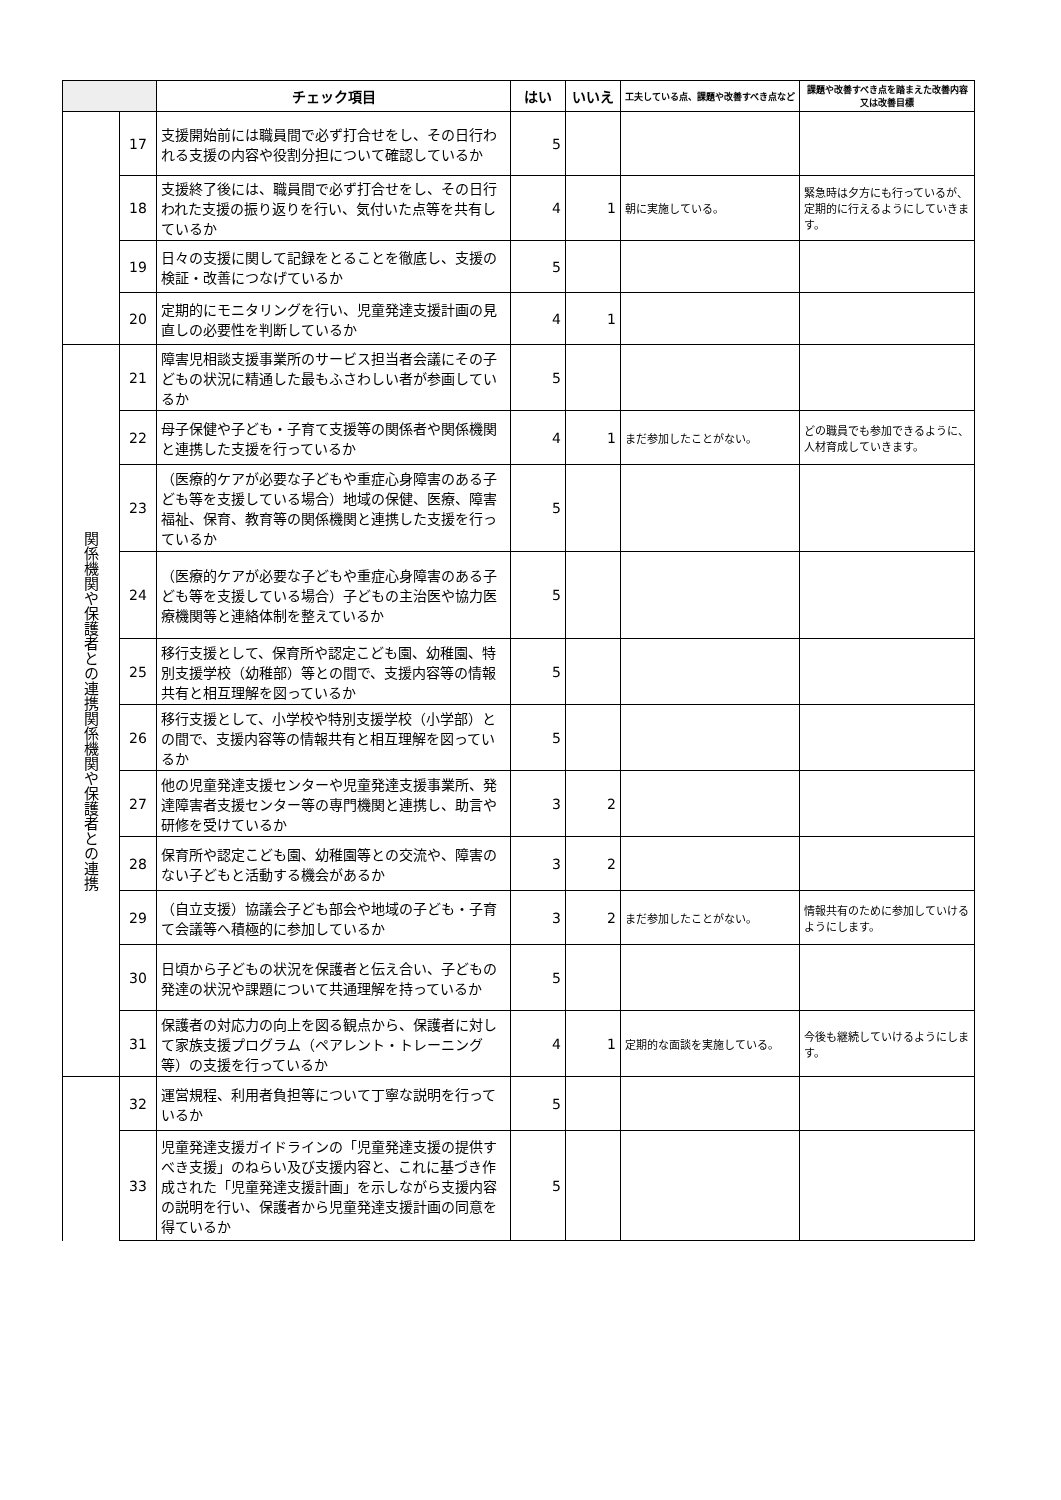| | | チェック項目 | はい | いいえ | 工夫している点、課題や改善すべき点など | 課題や改善すべき点を踏まえた改善内容又は改善目標 |
| --- | --- | --- | --- | --- | --- | --- |
| | 17 | 支援開始前には職員間で必ず打合せをし、その日行われる支援の内容や役割分担について確認しているか | 5 | | | |
| | 18 | 支援終了後には、職員間で必ず打合せをし、その日行われた支援の振り返りを行い、気付いた点等を共有しているか | 4 | 1 | 朝に実施している。 | 緊急時は夕方にも行っているが、定期的に行えるようにしていきます。 |
| | 19 | 日々の支援に関して記録をとることを徹底し、支援の検証・改善につなげているか | 5 | | | |
| | 20 | 定期的にモニタリングを行い、児童発達支援計画の見直しの必要性を判断しているか | 4 | 1 | | |
| 関係機関や保護者との連携関係機関や保護者との連携 | 21 | 障害児相談支援事業所のサービス担当者会議にその子どもの状況に精通した最もふさわしい者が参画しているか | 5 | | | |
| | 22 | 母子保健や子ども・子育て支援等の関係者や関係機関と連携した支援を行っているか | 4 | 1 | まだ参加したことがない。 | どの職員でも参加できるように、人材育成していきます。 |
| | 23 | （医療的ケアが必要な子どもや重症心身障害のある子ども等を支援している場合）地域の保健、医療、障害福祉、保育、教育等の関係機関と連携した支援を行っているか | 5 | | | |
| | 24 | （医療的ケアが必要な子どもや重症心身障害のある子ども等を支援している場合）子どもの主治医や協力医療機関等と連絡体制を整えているか | 5 | | | |
| | 25 | 移行支援として、保育所や認定こども園、幼稚園、特別支援学校（幼稚部）等との間で、支援内容等の情報共有と相互理解を図っているか | 5 | | | |
| | 26 | 移行支援として、小学校や特別支援学校（小学部）との間で、支援内容等の情報共有と相互理解を図っているか | 5 | | | |
| | 27 | 他の児童発達支援センターや児童発達支援事業所、発達障害者支援センター等の専門機関と連携し、助言や研修を受けているか | 3 | 2 | | |
| | 28 | 保育所や認定こども園、幼稚園等との交流や、障害のない子どもと活動する機会があるか | 3 | 2 | | |
| | 29 | （自立支援）協議会子ども部会や地域の子ども・子育て会議等へ積極的に参加しているか | 3 | 2 | まだ参加したことがない。 | 情報共有のために参加していけるようにします。 |
| | 30 | 日頃から子どもの状況を保護者と伝え合い、子どもの発達の状況や課題について共通理解を持っているか | 5 | | | |
| | 31 | 保護者の対応力の向上を図る観点から、保護者に対して家族支援プログラム（ペアレント・トレーニング等）の支援を行っているか | 4 | 1 | 定期的な面談を実施している。 | 今後も継続していけるようにします。 |
| | 32 | 運営規程、利用者負担等について丁寧な説明を行っているか | 5 | | | |
| | 33 | 児童発達支援ガイドラインの「児童発達支援の提供すべき支援」のねらい及び支援内容と、これに基づき作成された「児童発達支援計画」を示しながら支援内容の説明を行い、保護者から児童発達支援計画の同意を得ているか | 5 | | | |